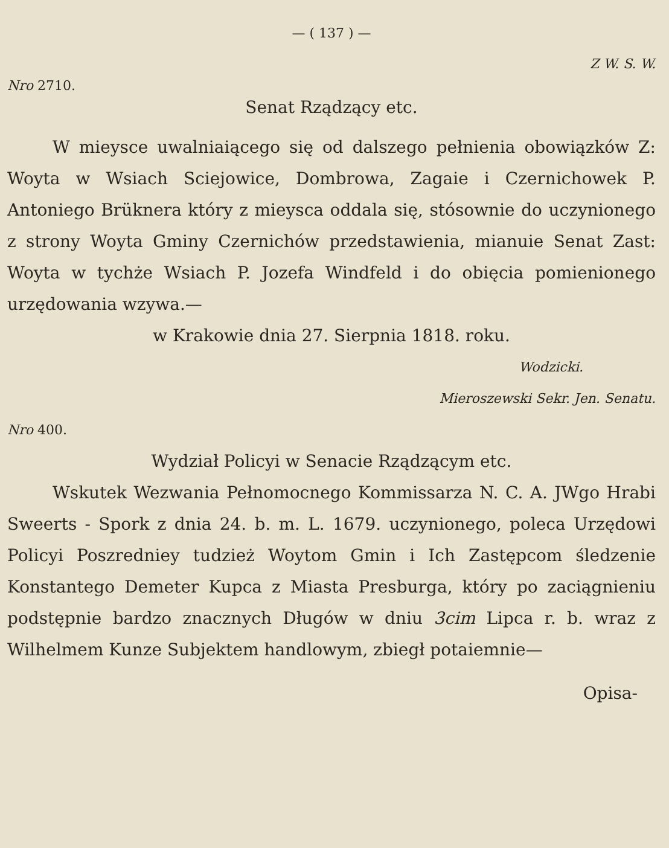— ( 137 ) —
Z W. S. W.
Nro 2710.
Senat Rządzący etc.
W mieysce uwalniaiącego się od dalszego pełnienia obowiązków Z: Woyta w Wsiach Sciejowice, Dombrowa, Zagaie i Czernichowek P. Antoniego Brüknera który z mieysca oddala się, stósownie do uczynionego z strony Woyta Gminy Czernichów przedstawienia, mianuie Senat Zast: Woyta w tychże Wsiach P. Jozefa Windfeld i do obięcia pomienionego urzędowania wzywa.—
w Krakowie dnia 27. Sierpnia 1818. roku.
Wodzicki.
Mieroszewski Sekr. Jen. Senatu.
Nro 400.
Wydział Policyi w Senacie Rządzącym etc.
Wskutek Wezwania Pełnomocnego Kommissarza N. C. A. JWgo Hrabi Sweerts - Spork z dnia 24. b. m. L. 1679. uczynionego, poleca Urzędowi Policyi Poszredniey tudzież Woytom Gmin i Ich Zastępcom śledzenie Konstantego Demeter Kupca z Miasta Presburga, który po zaciągnieniu podstępnie bardzo znacznych Długów w dniu 3cim Lipca r. b. wraz z Wilhelmem Kunze Subjektem handlowym, zbiegł potaiemnie—
Opisa-